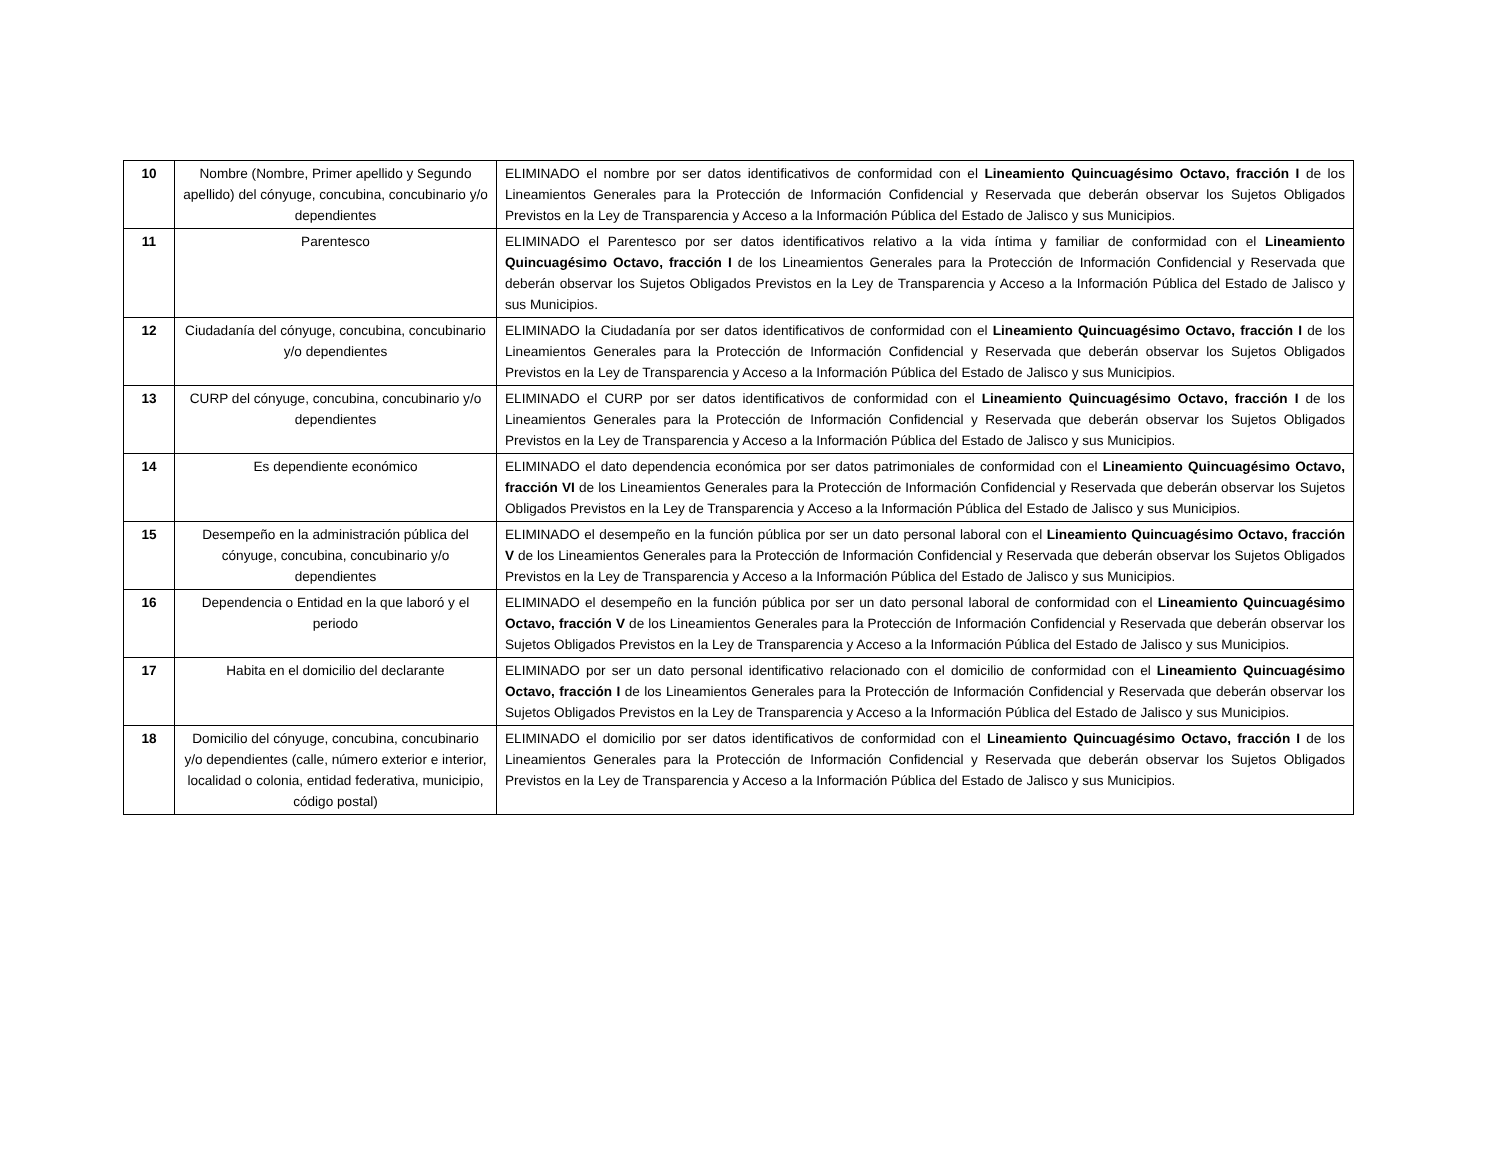| 10 | Nombre (Nombre, Primer apellido y Segundo apellido) del cónyuge, concubina, concubinario y/o dependientes | ELIMINADO el nombre por ser datos identificativos de conformidad con el Lineamiento Quincuagésimo Octavo, fracción I de los Lineamientos Generales para la Protección de Información Confidencial y Reservada que deberán observar los Sujetos Obligados Previstos en la Ley de Transparencia y Acceso a la Información Pública del Estado de Jalisco y sus Municipios. |
| 11 | Parentesco | ELIMINADO el Parentesco por ser datos identificativos relativo a la vida íntima y familiar de conformidad con el Lineamiento Quincuagésimo Octavo, fracción I de los Lineamientos Generales para la Protección de Información Confidencial y Reservada que deberán observar los Sujetos Obligados Previstos en la Ley de Transparencia y Acceso a la Información Pública del Estado de Jalisco y sus Municipios. |
| 12 | Ciudadanía del cónyuge, concubina, concubinario y/o dependientes | ELIMINADO la Ciudadanía por ser datos identificativos de conformidad con el Lineamiento Quincuagésimo Octavo, fracción I de los Lineamientos Generales para la Protección de Información Confidencial y Reservada que deberán observar los Sujetos Obligados Previstos en la Ley de Transparencia y Acceso a la Información Pública del Estado de Jalisco y sus Municipios. |
| 13 | CURP del cónyuge, concubina, concubinario y/o dependientes | ELIMINADO el CURP por ser datos identificativos de conformidad con el Lineamiento Quincuagésimo Octavo, fracción I de los Lineamientos Generales para la Protección de Información Confidencial y Reservada que deberán observar los Sujetos Obligados Previstos en la Ley de Transparencia y Acceso a la Información Pública del Estado de Jalisco y sus Municipios. |
| 14 | Es dependiente económico | ELIMINADO el dato dependencia económica por ser datos patrimoniales de conformidad con el Lineamiento Quincuagésimo Octavo, fracción VI de los Lineamientos Generales para la Protección de Información Confidencial y Reservada que deberán observar los Sujetos Obligados Previstos en la Ley de Transparencia y Acceso a la Información Pública del Estado de Jalisco y sus Municipios. |
| 15 | Desempeño en la administración pública del cónyuge, concubina, concubinario y/o dependientes | ELIMINADO el desempeño en la función pública por ser un dato personal laboral con el Lineamiento Quincuagésimo Octavo, fracción V de los Lineamientos Generales para la Protección de Información Confidencial y Reservada que deberán observar los Sujetos Obligados Previstos en la Ley de Transparencia y Acceso a la Información Pública del Estado de Jalisco y sus Municipios. |
| 16 | Dependencia o Entidad en la que laboró y el periodo | ELIMINADO el desempeño en la función pública por ser un dato personal laboral de conformidad con el Lineamiento Quincuagésimo Octavo, fracción V de los Lineamientos Generales para la Protección de Información Confidencial y Reservada que deberán observar los Sujetos Obligados Previstos en la Ley de Transparencia y Acceso a la Información Pública del Estado de Jalisco y sus Municipios. |
| 17 | Habita en el domicilio del declarante | ELIMINADO por ser un dato personal identificativo relacionado con el domicilio de conformidad con el Lineamiento Quincuagésimo Octavo, fracción I de los Lineamientos Generales para la Protección de Información Confidencial y Reservada que deberán observar los Sujetos Obligados Previstos en la Ley de Transparencia y Acceso a la Información Pública del Estado de Jalisco y sus Municipios. |
| 18 | Domicilio del cónyuge, concubina, concubinario y/o dependientes (calle, número exterior e interior, localidad o colonia, entidad federativa, municipio, código postal) | ELIMINADO el domicilio por ser datos identificativos de conformidad con el Lineamiento Quincuagésimo Octavo, fracción I de los Lineamientos Generales para la Protección de Información Confidencial y Reservada que deberán observar los Sujetos Obligados Previstos en la Ley de Transparencia y Acceso a la Información Pública del Estado de Jalisco y sus Municipios. |